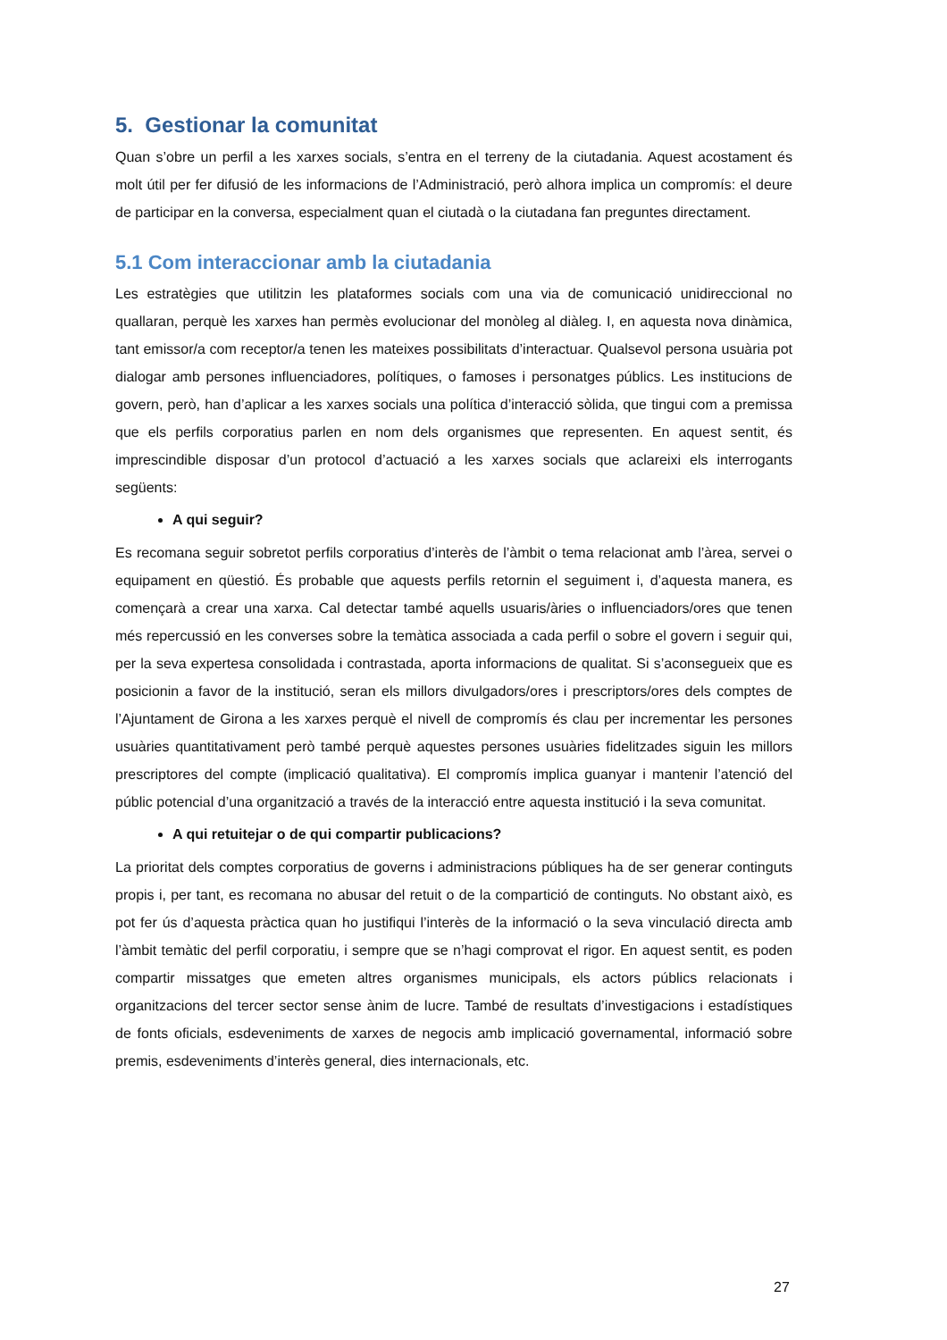5. Gestionar la comunitat
Quan s’obre un perfil a les xarxes socials, s’entra en el terreny de la ciutadania. Aquest acostament és molt útil per fer difusió de les informacions de l’Administració, però alhora implica un compromís: el deure de participar en la conversa, especialment quan el ciutadà o la ciutadana fan preguntes directament.
5.1 Com interaccionar amb la ciutadania
Les estratègies que utilitzin les plataformes socials com una via de comunicació unidireccional no quallaran, perquè les xarxes han permès evolucionar del monòleg al diàleg. I, en aquesta nova dinàmica, tant emissor/a com receptor/a tenen les mateixes possibilitats d’interactuar. Qualsevol persona usuària pot dialogar amb persones influenciadores, polítiques, o famoses i personatges públics. Les institucions de govern, però, han d’aplicar a les xarxes socials una política d’interacció sòlida, que tingui com a premissa que els perfils corporatius parlen en nom dels organismes que representen. En aquest sentit, és imprescindible disposar d’un protocol d’actuació a les xarxes socials que aclareixi els interrogants següents:
A qui seguir?
Es recomana seguir sobretot perfils corporatius d’interès de l’àmbit o tema relacionat amb l’àrea, servei o equipament en qüestió. És probable que aquests perfils retornin el seguiment i, d’aquesta manera, es començarà a crear una xarxa. Cal detectar també aquells usuaris/àries o influenciadors/ores que tenen més repercussió en les converses sobre la temàtica associada a cada perfil o sobre el govern i seguir qui, per la seva expertesa consolidada i contrastada, aporta informacions de qualitat. Si s’aconsegueix que es posicionin a favor de la institució, seran els millors divulgadors/ores i prescriptors/ores dels comptes de l’Ajuntament de Girona a les xarxes perquè el nivell de compromís és clau per incrementar les persones usuàries quantitativament però també perquè aquestes persones usuàries fidelitzades siguin les millors prescriptores del compte (implicació qualitativa). El compromís implica guanyar i mantenir l’atenció del públic potencial d’una organització a través de la interacció entre aquesta institució i la seva comunitat.
A qui retuitejar o de qui compartir publicacions?
La prioritat dels comptes corporatius de governs i administracions públiques ha de ser generar continguts propis i, per tant, es recomana no abusar del retuit o de la compartició de continguts. No obstant això, es pot fer ús d’aquesta pràctica quan ho justifiqui l’interès de la informació o la seva vinculació directa amb l’àmbit temàtic del perfil corporatiu, i sempre que se n’hagi comprovat el rigor. En aquest sentit, es poden compartir missatges que emeten altres organismes municipals, els actors públics relacionats i organitzacions del tercer sector sense ànim de lucre. També de resultats d’investigacions i estadístiques de fonts oficials, esdeveniments de xarxes de negocis amb implicació governamental, informació sobre premis, esdeveniments d’interès general, dies internacionals, etc.
27